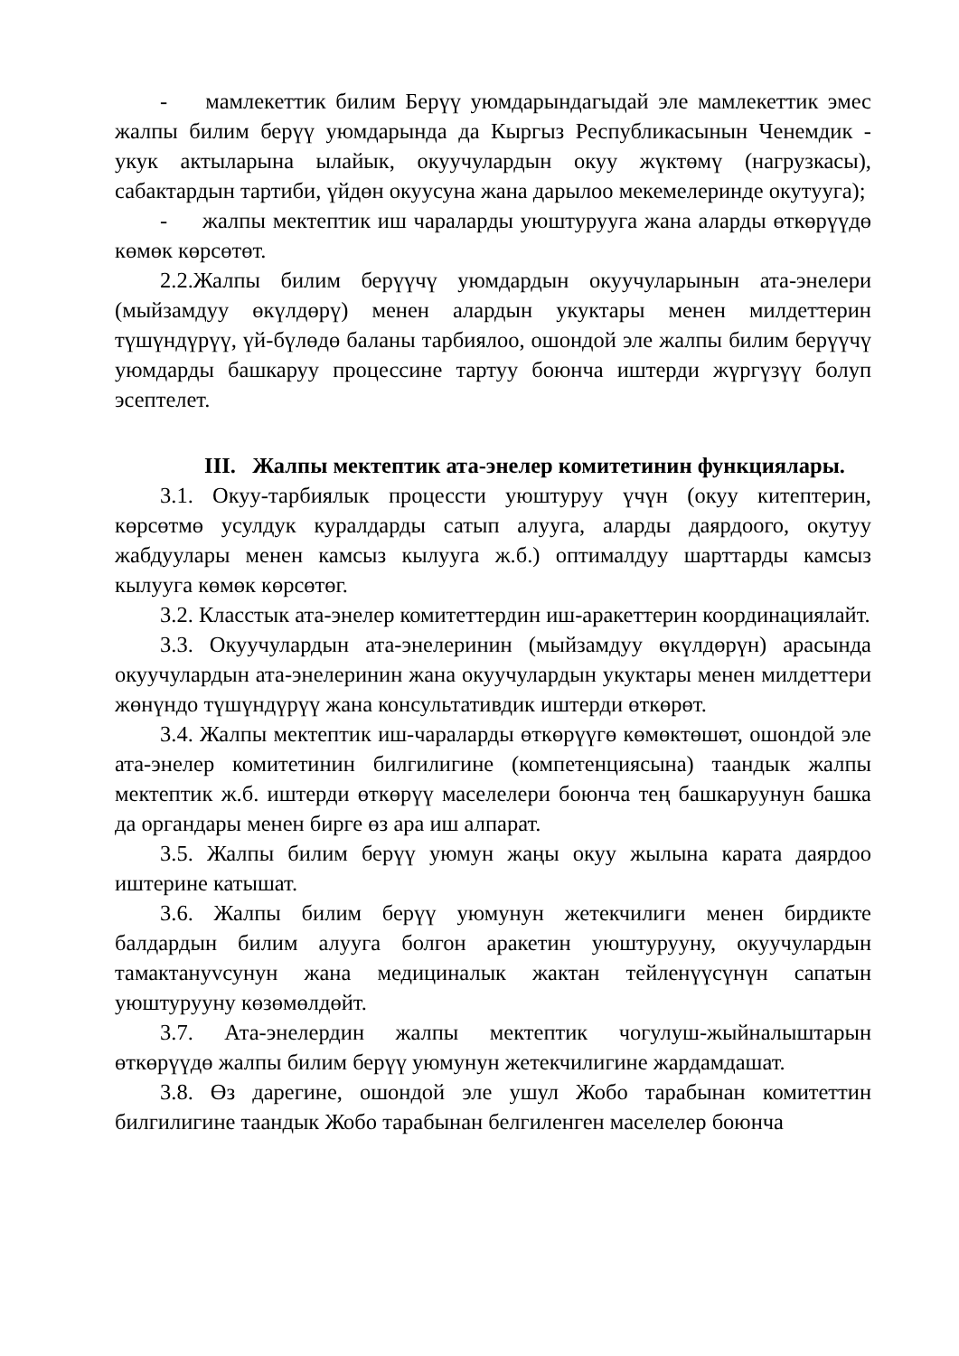- мамлекеттик билим Берүү уюмдарындагыдай эле мамлекеттик эмес жалпы билим берүү уюмдарында да Кыргыз Республикасынын Ченемдик - укук актыларына ылайык, окуучулардын окуу жүктөмү (нагрузкасы), сабактардын тартиби, үйдөн окуусуна жана дарылоо мекемелеринде окутууга);
- жалпы мектептик иш чараларды уюштурууга жана аларды өткөрүүдө көмөк көрсөтөт.
2.2.Жалпы билим берүүчү уюмдардын окуучуларынын ата-энелери (мыйзамдуу өкүлдөрү) менен алардын укуктары менен милдеттерин түшүндүрүү, үй-бүлөдө баланы тарбиялоо, ошондой эле жалпы билим берүүчү уюмдарды башкаруу процессине тартуу боюнча иштерди жүргүзүү болуп эсептелет.
III. Жалпы мектептик ата-энелер комитетинин функциялары.
3.1. Окуу-тарбиялык процессти уюштуруу үчүн (окуу китептерин, көрсөтмө усулдук куралдарды сатып алууга, аларды даярдоого, окутуу жабдуулары менен камсыз кылууга ж.б.) оптималдуу шарттарды камсыз кылууга көмөк көрсөтөг.
3.2. Класстык ата-энелер комитеттердин иш-аракеттерин координациялайт.
3.3. Окуучулардын ата-энелеринин (мыйзамдуу өкүлдөрүн) арасында окуучулардын ата-энелеринин жана окуучулардын укуктары менен милдеттери жөнүндо түшүндүрүү жана консультативдик иштерди өткөрөт.
3.4. Жалпы мектептик иш-чараларды өткөрүүгө көмөктөшөт, ошондой эле ата-энелер комитетинин билгилигине (компетенциясына) таандык жалпы мектептик ж.б. иштерди өткөрүү маселелери боюнча тең башкаруунун башка да органдары менен бирге өз ара иш алпарат.
3.5. Жалпы билим берүү уюмун жаңы окуу жылына карата даярдоо иштерине катышат.
3.6. Жалпы билим берүү уюмунун жетекчилиги менен бирдикте балдардын билим алууга болгон аракетин уюштурууну, окуучулардын тамактануvсунун жана медициналык жактан тейленүүсүнүн сапатын уюштурууну көзөмөлдөйт.
3.7. Ата-энелердин жалпы мектептик чогулуш-жыйналыштарын өткөрүүдө жалпы билим берүү уюмунун жетекчилигине жардамдашат.
3.8. Өз дарегине, ошондой эле ушул Жобо тарабынан комитеттин билгилигине таандык Жобо тарабынан белгиленген маселелер боюнча